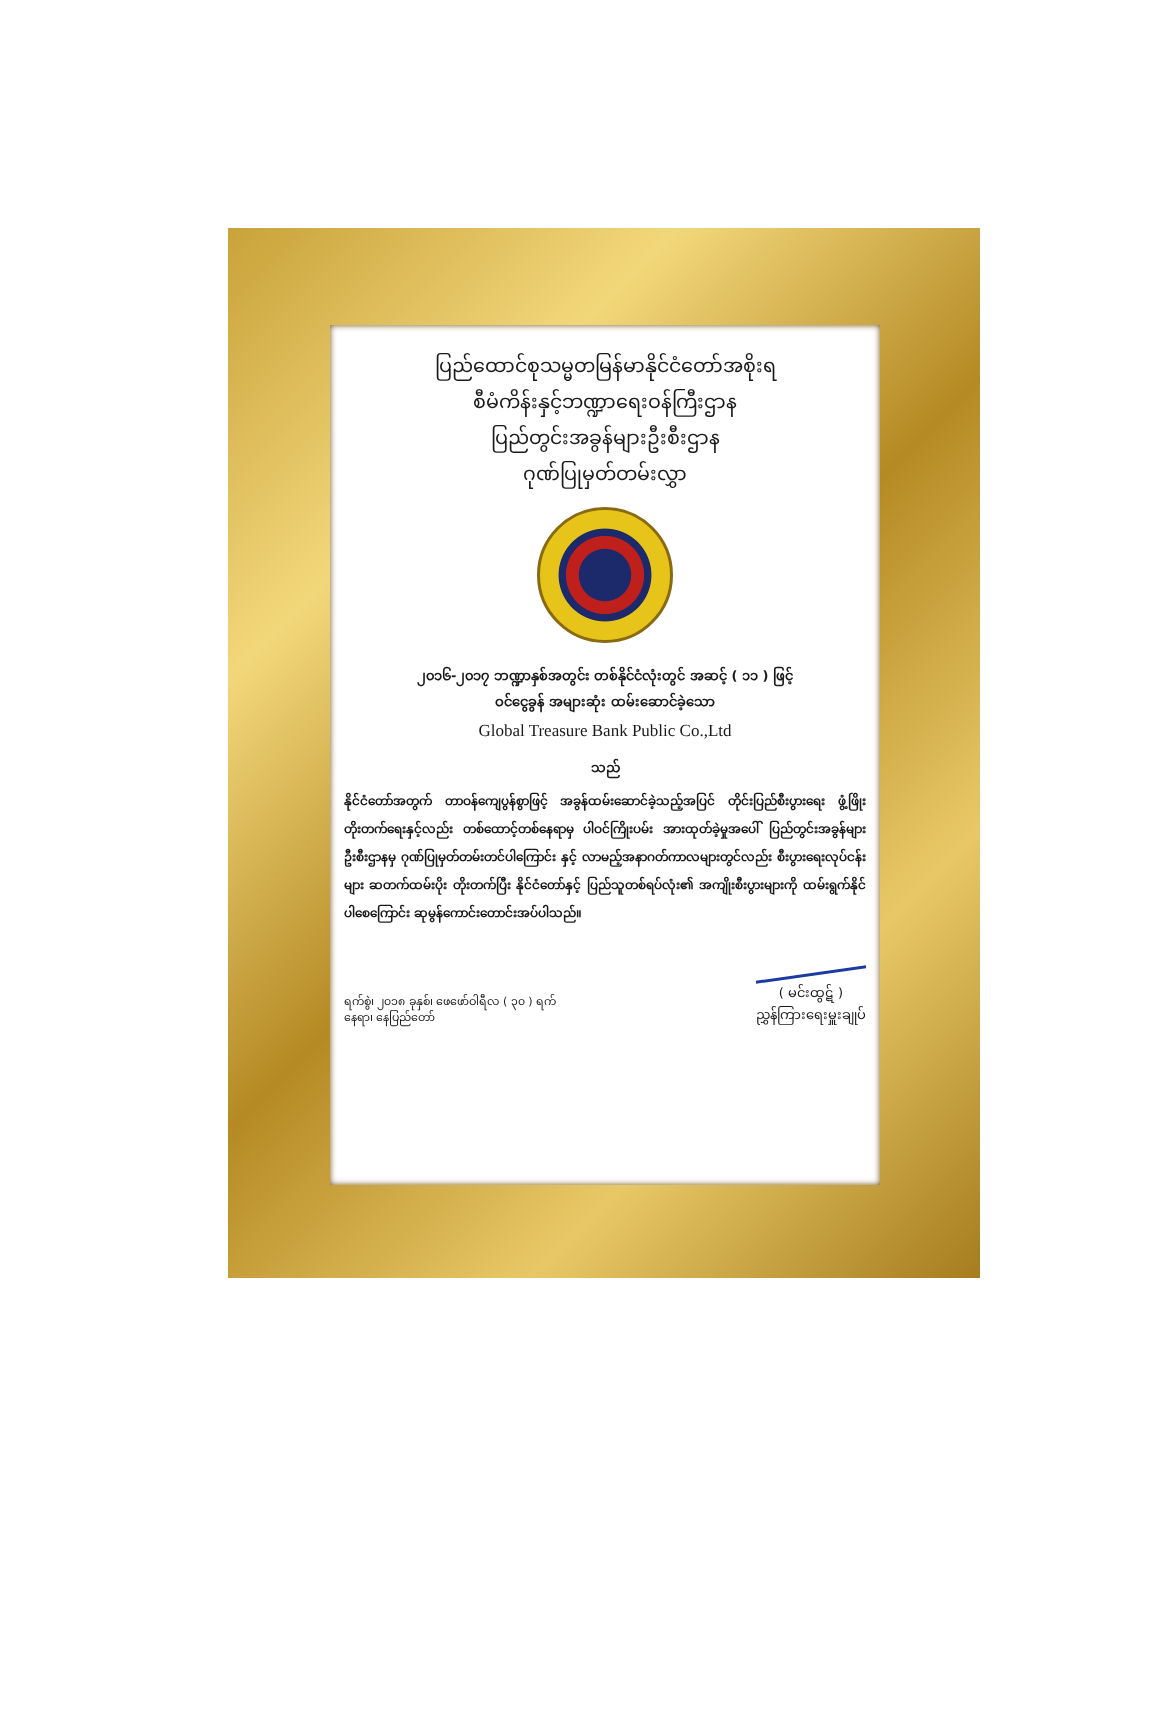ပြည်ထောင်စုသမ္မတမြန်မာနိုင်ငံတော်အစိုးရ
စီမံကိန်းနှင့်ဘဏ္ဍာရေးဝန်ကြီးဌာန
ပြည်တွင်းအခွန်များဦးစီးဌာန
ဂုဏ်ပြုမှတ်တမ်းလွှာ
၂၀၁၆-၂၀၁၇ ဘဏ္ဍာနှစ်အတွင်း တစ်နိုင်ငံလုံးတွင် အဆင့် ( ၁၁ ) ဖြင့်
ဝင်ငွေခွန် အများဆုံး ထမ်းဆောင်ခဲ့သော
Global Treasure Bank Public Co.,Ltd
သည်
နိုင်ငံတော်အတွက် တာဝန်ကျေပွန်စွာဖြင့် အခွန်ထမ်းဆောင်ခဲ့သည့်အပြင် တိုင်းပြည်စီးပွားရေး ဖွံ့ဖြိုးတိုးတက်ရေးနှင့်လည်း တစ်ထောင့်တစ်နေရာမှ ပါဝင်ကြိုးပမ်း အားထုတ်ခဲ့မှုအပေါ် ပြည်တွင်းအခွန်များဦးစီးဌာနမှ ဂုဏ်ပြုမှတ်တမ်းတင်ပါကြောင်း နှင့် လာမည့်အနာဂတ်ကာလများတွင်လည်း စီးပွားရေးလုပ်ငန်းများ ဆတက်ထမ်းပိုး တိုးတက်ပြီး နိုင်ငံတော်နှင့် ပြည်သူတစ်ရပ်လုံး၏ အကျိုးစီးပွားများကို ထမ်းရွက်နိုင်ပါစေကြောင်း ဆုမွန်ကောင်းတောင်းအပ်ပါသည်။
ရက်စွဲ၊ ၂၀၁၈ ခုနှစ်၊ ဖေဖော်ဝါရီလ ( ၃၀ ) ရက်
နေရာ၊ နေပြည်တော်
( မင်းထွဋ် )
ညွှန်ကြားရေးမှူးချုပ်